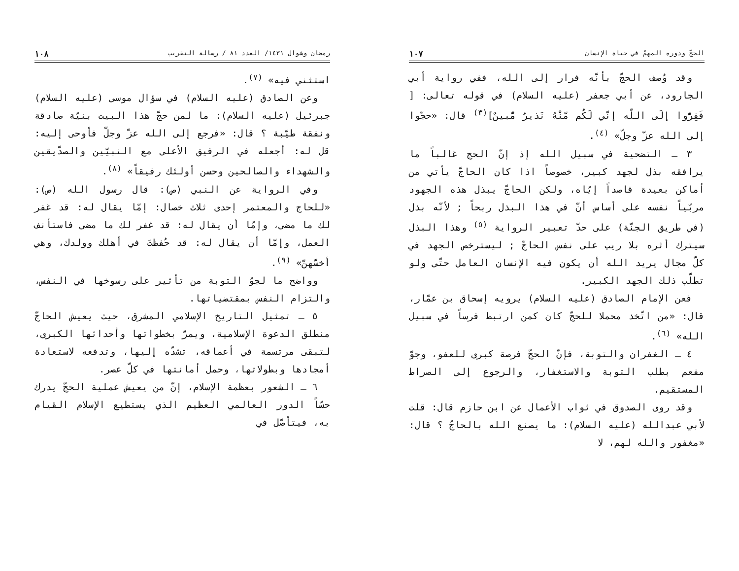الحجّ ودوره المهمّ في حياة الإنسان ١٠٧
وقد وُصف الحجّ بأنّه فرار إلى الله، ففي رواية أبي الجارود، عن أبي جعفر (عليه السلام) في قوله تعالى: [ فَفِرُّوا إلَى اللَّه إنّي لَكُم مّنْهُ نَذيرٌ مُّبينٌ]<sup>(٣)</sup> قال: «حجّوا إلى الله عزّ وجلّ» <sup>(٤)</sup>.
٣ ـ التضحية في سبيل الله إذ إنّ الحج غالباً ما يرافقه بذل لجهد كبير، خصوصاً اذا كان الحاجّ يأتي من أماكن بعيدة قاصداً إيّاه، ولكن الحاجّ يبذل هذه الجهود مربّياً نفسه على أساس أنّ في هذا البذل ربحاً ; لأنّه بذل (في طريق الجنّة) على حدّ تعبير الرواية <sup>(٥)</sup> وهذا البذل سيترك أثره بلا ريب على نفس الحاجّ ; ليسترخص الجهد في كلّ مجال يريد الله أن يكون فيه الإنسان العامل حتّى ولو تطلّب ذلك الجهد الكبير.
فعن الإمام الصادق (عليه السلام) يرويه إسحاق بن عمّار، قال: «من اتّخذ محملا للحجّ كان كمن ارتبط فرساً في سبيل الله» <sup>(٦)</sup>.
٤ ـ الغفران والتوبة، فإنّ الحجّ فرصة كبرى للعفو، وجوّ مفعم بطلب التوبة والاستغفار، والرجوع إلى الصراط المستقيم.
وقد روى الصدوق في ثواب الأعمال عن ابن حازم قال: قلت لأبي عبدالله (عليه السلام): ما يصنع الله بالحاجّ ؟ قال: «مغفور والله لهم، لا
رمضان وشوال ١٤٣١/ العدد ٨١ / رسالة التقريب ١٠٨
استثني فيه» <sup>(٧)</sup>.
وعن الصادق (عليه السلام) في سؤال موسى (عليه السلام) جبرئيل (عليه السلام): ما لمن حجّ هذا البيت بنيّة صادقة ونفقة طيّبة ؟ قال: «فرجع إلى الله عزّ وجلّ فأوحى إليه: قل له: أجعله في الرفيق الأعلى مع النبيّين والصدّيقين والشهداء والصالحين وحسن أولئك رفيقاً» <sup>(٨)</sup>.
وفي الرواية عن النبي (ص): قال رسول الله (ص): «للحاج والمعتمر إحدى ثلاث خصال: إمّا يقال له: قد غفر لك ما مضى، وإمّا أن يقال له: قد غفر لك ما مضى فاستأنف العمل، وإمّا أن يقال له: قد حُفظتَ في أهلك وولدك، وهي أخسّهنّ» <sup>(٩)</sup>.
وواضح ما لجوّ التوبة من تأثير على رسوخها في النفس، والتزام النفس بمقتضياتها.
٥ ـ تمثيل التاريخ الإسلامي المشرق، حيث يعيش الحاجّ منطلق الدعوة الإسلامية، ويمرّ بخطواتها وأحداثها الكبرى، لتبقى مرتسمة في أعماقه، تشدّه إليها، وتدفعه لاستعادة أمجادها وبطولاتها، وحمل أمانتها في كلّ عصر.
٦ ـ الشعور بعظمة الإسلام، إنّ من يعيش عملية الحجّ يدرك حسّاً الدور العالمي العظيم الذي يستطيع الإسلام القيام به، فيتأصّل في